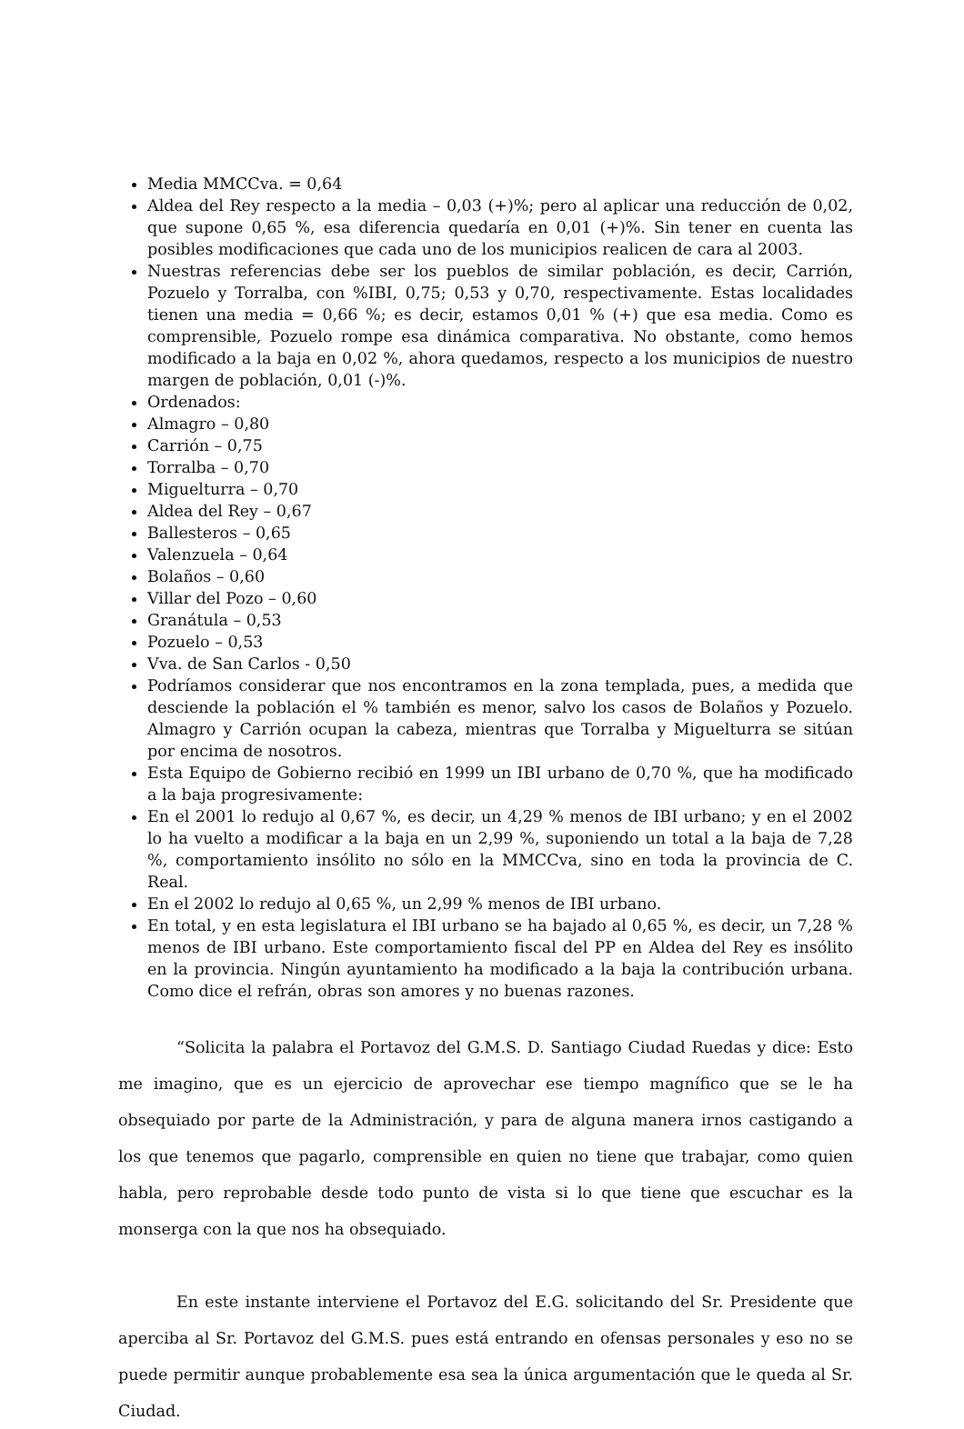Media MMCCva. = 0,64
Aldea del Rey respecto a la media – 0,03 (+)%; pero al aplicar una reducción de 0,02, que supone 0,65 %, esa diferencia quedaría en 0,01 (+)%. Sin tener en cuenta las posibles modificaciones que cada uno de los municipios realicen de cara al 2003.
Nuestras referencias debe ser los pueblos de similar población, es decir, Carrión, Pozuelo y Torralba, con %IBI, 0,75; 0,53 y 0,70, respectivamente. Estas localidades tienen una media = 0,66 %; es decir, estamos 0,01 % (+) que esa media. Como es comprensible, Pozuelo rompe esa dinámica comparativa. No obstante, como hemos modificado a la baja en 0,02 %, ahora quedamos, respecto a los municipios de nuestro margen de población, 0,01 (-)%.
Ordenados:
Almagro – 0,80
Carrión – 0,75
Torralba – 0,70
Miguelturra – 0,70
Aldea del Rey – 0,67
Ballesteros – 0,65
Valenzuela – 0,64
Bolaños – 0,60
Villar del Pozo – 0,60
Granátula – 0,53
Pozuelo – 0,53
Vva. de San Carlos - 0,50
Podríamos considerar que nos encontramos en la zona templada, pues, a medida que desciende la población el % también es menor, salvo los casos de Bolaños y Pozuelo. Almagro y Carrión ocupan la cabeza, mientras que Torralba y Miguelturra se sitúan por encima de nosotros.
Esta Equipo de Gobierno recibió en 1999 un IBI urbano de 0,70 %, que ha modificado a la baja progresivamente:
En el 2001 lo redujo al 0,67 %, es decir, un 4,29 % menos de IBI urbano; y en el 2002 lo ha vuelto a modificar a la baja en un 2,99 %, suponiendo un total a la baja de 7,28 %, comportamiento insólito no sólo en la MMCCva, sino en toda la provincia de C. Real.
En el 2002 lo redujo al 0,65 %, un 2,99 % menos de IBI urbano.
En total, y en esta legislatura el IBI urbano se ha bajado al 0,65 %, es decir, un 7,28 % menos de IBI urbano. Este comportamiento fiscal del PP en Aldea del Rey es insólito en la provincia. Ningún ayuntamiento ha modificado a la baja la contribución urbana. Como dice el refrán, obras son amores y no buenas razones.
“Solicita la palabra el Portavoz del G.M.S. D. Santiago Ciudad Ruedas y dice: Esto me imagino, que es un ejercicio de aprovechar ese tiempo magnífico que se le ha obsequiado por parte de la Administración, y para de alguna manera irnos castigando a los que tenemos que pagarlo, comprensible en quien no tiene que trabajar, como quien habla, pero reprobable desde todo punto de vista si lo que tiene que escuchar es la monserga con la que nos ha obsequiado.
En este instante interviene el Portavoz del E.G. solicitando del Sr. Presidente que aperciba al Sr. Portavoz del G.M.S. pues está entrando en ofensas personales y eso no se puede permitir aunque probablemente esa sea la única argumentación que le queda al Sr. Ciudad.